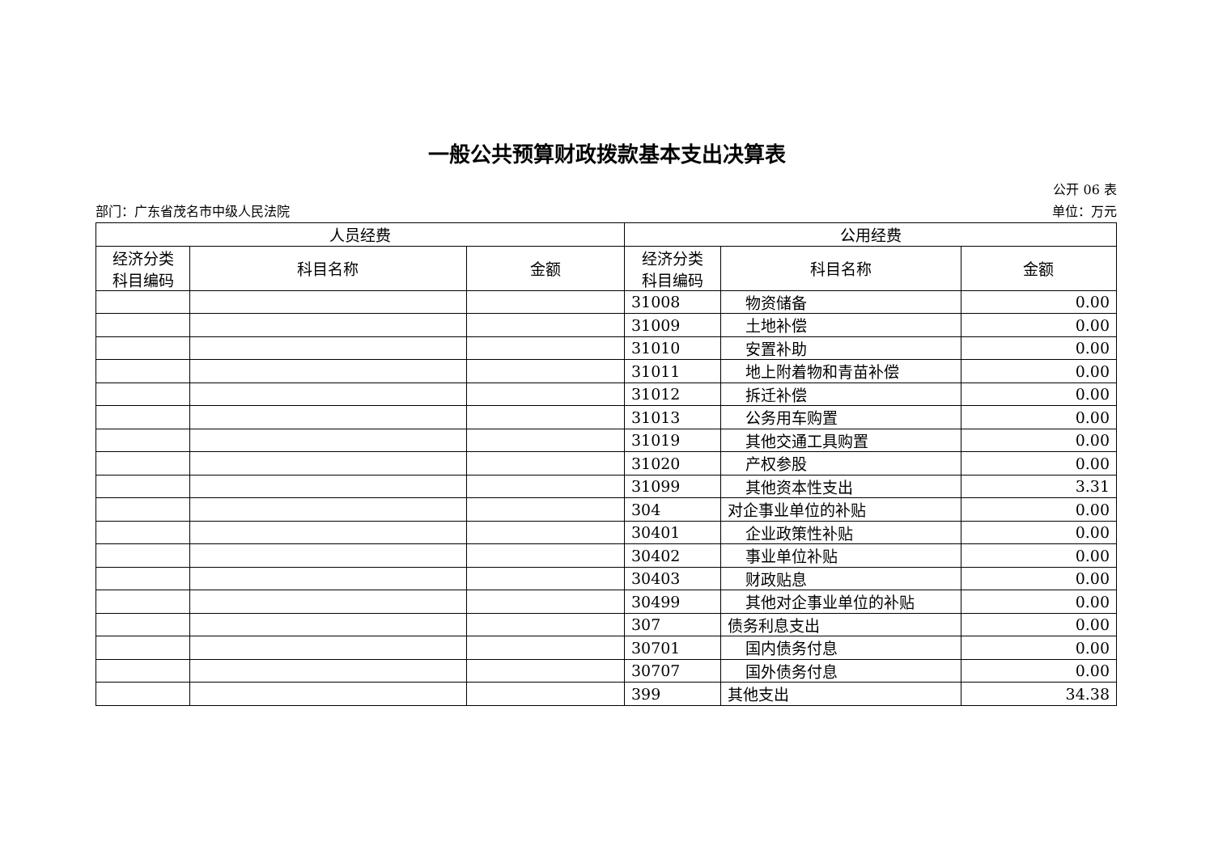一般公共预算财政拨款基本支出决算表
公开 06 表
部门：广东省茂名市中级人民法院 单位：万元
| 人员经费 | | | 公用经费 | | |
| --- | --- | --- | --- | --- | --- |
| 经济分类 科目编码 | 科目名称 | 金额 | 经济分类 科目编码 | 科目名称 | 金额 |
| | | | 31008 | 物资储备 | 0.00 |
| | | | 31009 | 土地补偿 | 0.00 |
| | | | 31010 | 安置补助 | 0.00 |
| | | | 31011 | 地上附着物和青苗补偿 | 0.00 |
| | | | 31012 | 拆迁补偿 | 0.00 |
| | | | 31013 | 公务用车购置 | 0.00 |
| | | | 31019 | 其他交通工具购置 | 0.00 |
| | | | 31020 | 产权参股 | 0.00 |
| | | | 31099 | 其他资本性支出 | 3.31 |
| | | | 304 | 对企事业单位的补贴 | 0.00 |
| | | | 30401 | 企业政策性补贴 | 0.00 |
| | | | 30402 | 事业单位补贴 | 0.00 |
| | | | 30403 | 财政贴息 | 0.00 |
| | | | 30499 | 其他对企事业单位的补贴 | 0.00 |
| | | | 307 | 债务利息支出 | 0.00 |
| | | | 30701 | 国内债务付息 | 0.00 |
| | | | 30707 | 国外债务付息 | 0.00 |
| | | | 399 | 其他支出 | 34.38 |